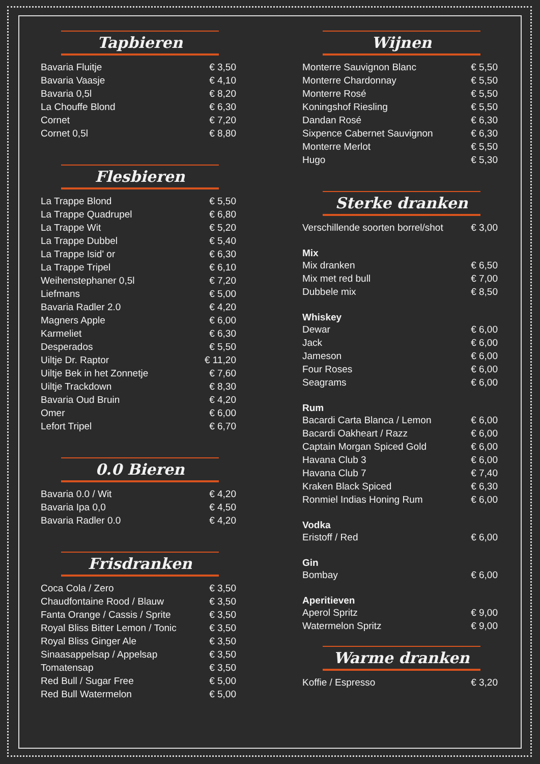Tapbieren
| Bavaria Fluitje | € 3,50 |
| Bavaria Vaasje | € 4,10 |
| Bavaria 0,5l | € 8,20 |
| La Chouffe Blond | € 6,30 |
| Cornet | € 7,20 |
| Cornet 0,5l | € 8,80 |
Flesbieren
| La Trappe Blond | € 5,50 |
| La Trappe Quadrupel | € 6,80 |
| La Trappe Wit | € 5,20 |
| La Trappe Dubbel | € 5,40 |
| La Trappe Isid' or | € 6,30 |
| La Trappe Tripel | € 6,10 |
| Weihenstephaner 0,5l | € 7,20 |
| Liefmans | € 5,00 |
| Bavaria Radler 2.0 | € 4,20 |
| Magners Apple | € 6,00 |
| Karmeliet | € 6,30 |
| Desperados | € 5,50 |
| Uiltje Dr. Raptor | € 11,20 |
| Uiltje Bek in het Zonnetje | € 7,60 |
| Uiltje Trackdown | € 8,30 |
| Bavaria Oud Bruin | € 4,20 |
| Omer | € 6,00 |
| Lefort Tripel | € 6,70 |
0.0 Bieren
| Bavaria 0.0 / Wit | € 4,20 |
| Bavaria Ipa 0,0 | € 4,50 |
| Bavaria Radler 0.0 | € 4,20 |
Frisdranken
| Coca Cola / Zero | € 3,50 |
| Chaudfontaine Rood / Blauw | € 3,50 |
| Fanta Orange / Cassis / Sprite | € 3,50 |
| Royal Bliss Bitter Lemon / Tonic | € 3,50 |
| Royal Bliss Ginger Ale | € 3,50 |
| Sinaasappelsap / Appelsap | € 3,50 |
| Tomatensap | € 3,50 |
| Red Bull / Sugar Free | € 5,00 |
| Red Bull Watermelon | € 5,00 |
Wijnen
| Monterre Sauvignon Blanc | € 5,50 |
| Monterre Chardonnay | € 5,50 |
| Monterre Rosé | € 5,50 |
| Koningshof Riesling | € 5,50 |
| Dandan Rosé | € 6,30 |
| Sixpence Cabernet Sauvignon | € 6,30 |
| Monterre Merlot | € 5,50 |
| Hugo | € 5,30 |
Sterke dranken
| Verschillende soorten borrel/shot | € 3,00 |
Mix
| Mix dranken | € 6,50 |
| Mix met red bull | € 7,00 |
| Dubbele mix | € 8,50 |
Whiskey
| Dewar | € 6,00 |
| Jack | € 6,00 |
| Jameson | € 6,00 |
| Four Roses | € 6,00 |
| Seagrams | € 6,00 |
Rum
| Bacardi Carta Blanca / Lemon | € 6,00 |
| Bacardi Oakheart / Razz | € 6,00 |
| Captain Morgan Spiced Gold | € 6,00 |
| Havana Club 3 | € 6,00 |
| Havana Club 7 | € 7,40 |
| Kraken Black Spiced | € 6,30 |
| Ronmiel Indias Honing Rum | € 6,00 |
Vodka
| Eristoff / Red | € 6,00 |
Gin
| Bombay | € 6,00 |
Aperitieven
| Aperol Spritz | € 9,00 |
| Watermelon Spritz | € 9,00 |
Warme dranken
| Koffie / Espresso | € 3,20 |